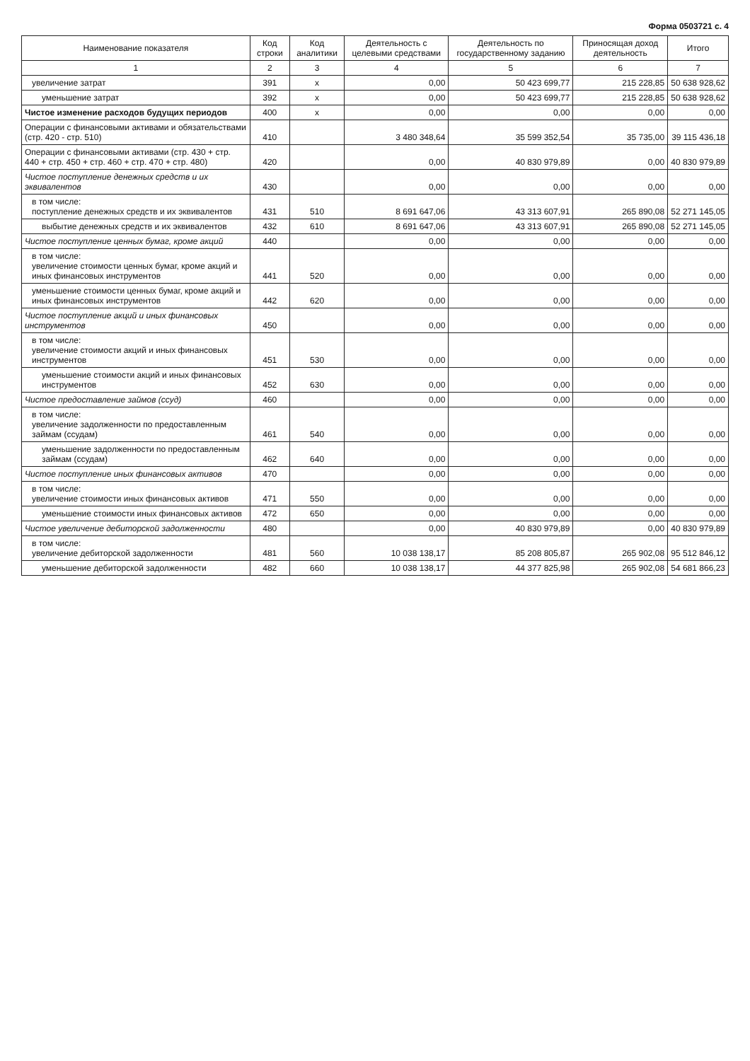Форма 0503721 с. 4
| Наименование показателя | Код строки | Код аналитики | Деятельность с целевыми средствами | Деятельность по государственному заданию | Приносящая доход деятельность | Итого |
| --- | --- | --- | --- | --- | --- | --- |
| 1 | 2 | 3 | 4 | 5 | 6 | 7 |
| увеличение затрат | 391 | x | 0,00 | 50 423 699,77 | 215 228,85 | 50 638 928,62 |
| уменьшение затрат | 392 | x | 0,00 | 50 423 699,77 | 215 228,85 | 50 638 928,62 |
| Чистое изменение расходов будущих периодов | 400 | x | 0,00 | 0,00 | 0,00 | 0,00 |
| Операции с финансовыми активами и обязательствами (стр. 420 - стр. 510) | 410 | | 3 480 348,64 | 35 599 352,54 | 35 735,00 | 39 115 436,18 |
| Операции с финансовыми активами (стр. 430 + стр. 440 + стр. 450 + стр. 460 + стр. 470 + стр. 480) | 420 | | 0,00 | 40 830 979,89 | 0,00 | 40 830 979,89 |
| Чистое поступление денежных средств и их эквивалентов | 430 | | 0,00 | 0,00 | 0,00 | 0,00 |
| в том числе: поступление денежных средств и их эквивалентов | 431 | 510 | 8 691 647,06 | 43 313 607,91 | 265 890,08 | 52 271 145,05 |
| выбытие денежных средств и их эквивалентов | 432 | 610 | 8 691 647,06 | 43 313 607,91 | 265 890,08 | 52 271 145,05 |
| Чистое поступление ценных бумаг, кроме акций | 440 | | 0,00 | 0,00 | 0,00 | 0,00 |
| в том числе: увеличение стоимости ценных бумаг, кроме акций и иных финансовых инструментов | 441 | 520 | 0,00 | 0,00 | 0,00 | 0,00 |
| уменьшение стоимости ценных бумаг, кроме акций и иных финансовых инструментов | 442 | 620 | 0,00 | 0,00 | 0,00 | 0,00 |
| Чистое поступление акций и иных финансовых инструментов | 450 | | 0,00 | 0,00 | 0,00 | 0,00 |
| в том числе: увеличение стоимости акций и иных финансовых инструментов | 451 | 530 | 0,00 | 0,00 | 0,00 | 0,00 |
| уменьшение стоимости акций и иных финансовых инструментов | 452 | 630 | 0,00 | 0,00 | 0,00 | 0,00 |
| Чистое предоставление займов (ссуд) | 460 | | 0,00 | 0,00 | 0,00 | 0,00 |
| в том числе: увеличение задолженности по предоставленным займам (ссудам) | 461 | 540 | 0,00 | 0,00 | 0,00 | 0,00 |
| уменьшение задолженности по предоставленным займам (ссудам) | 462 | 640 | 0,00 | 0,00 | 0,00 | 0,00 |
| Чистое поступление иных финансовых активов | 470 | | 0,00 | 0,00 | 0,00 | 0,00 |
| в том числе: увеличение стоимости иных финансовых активов | 471 | 550 | 0,00 | 0,00 | 0,00 | 0,00 |
| уменьшение стоимости иных финансовых активов | 472 | 650 | 0,00 | 0,00 | 0,00 | 0,00 |
| Чистое увеличение дебиторской задолженности | 480 | | 0,00 | 40 830 979,89 | 0,00 | 40 830 979,89 |
| в том числе: увеличение дебиторской задолженности | 481 | 560 | 10 038 138,17 | 85 208 805,87 | 265 902,08 | 95 512 846,12 |
| уменьшение дебиторской задолженности | 482 | 660 | 10 038 138,17 | 44 377 825,98 | 265 902,08 | 54 681 866,23 |